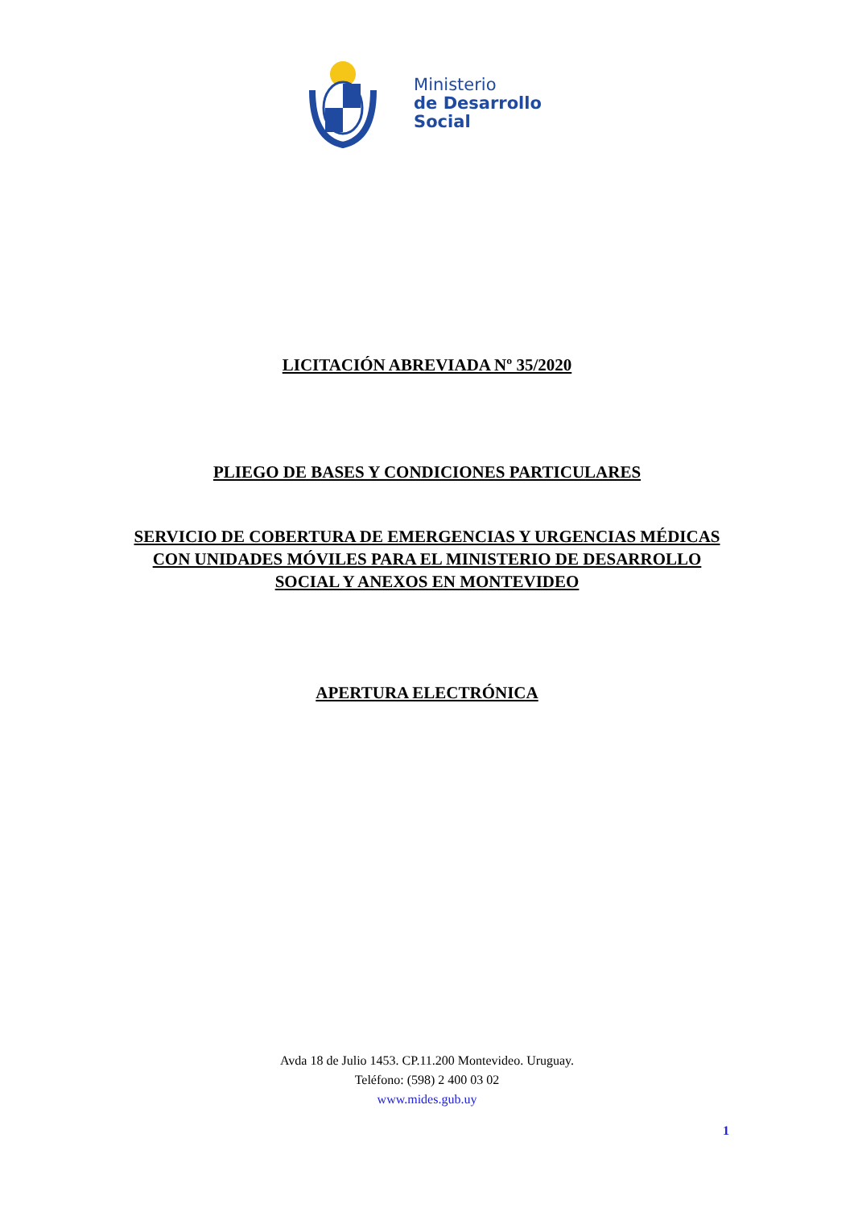Ministerio
de Desarrollo
Social
LICITACIÓN ABREVIADA Nº 35/2020
PLIEGO DE BASES Y CONDICIONES PARTICULARES
SERVICIO DE COBERTURA DE EMERGENCIAS Y URGENCIAS MÉDICAS
CON UNIDADES MÓVILES PARA EL MINISTERIO DE DESARROLLO
SOCIAL Y ANEXOS EN MONTEVIDEO
APERTURA ELECTRÓNICA
Avda 18 de Julio 1453. CP.11.200 Montevideo. Uruguay.
Teléfono: (598) 2 400 03 02
www.mides.gub.uy
1